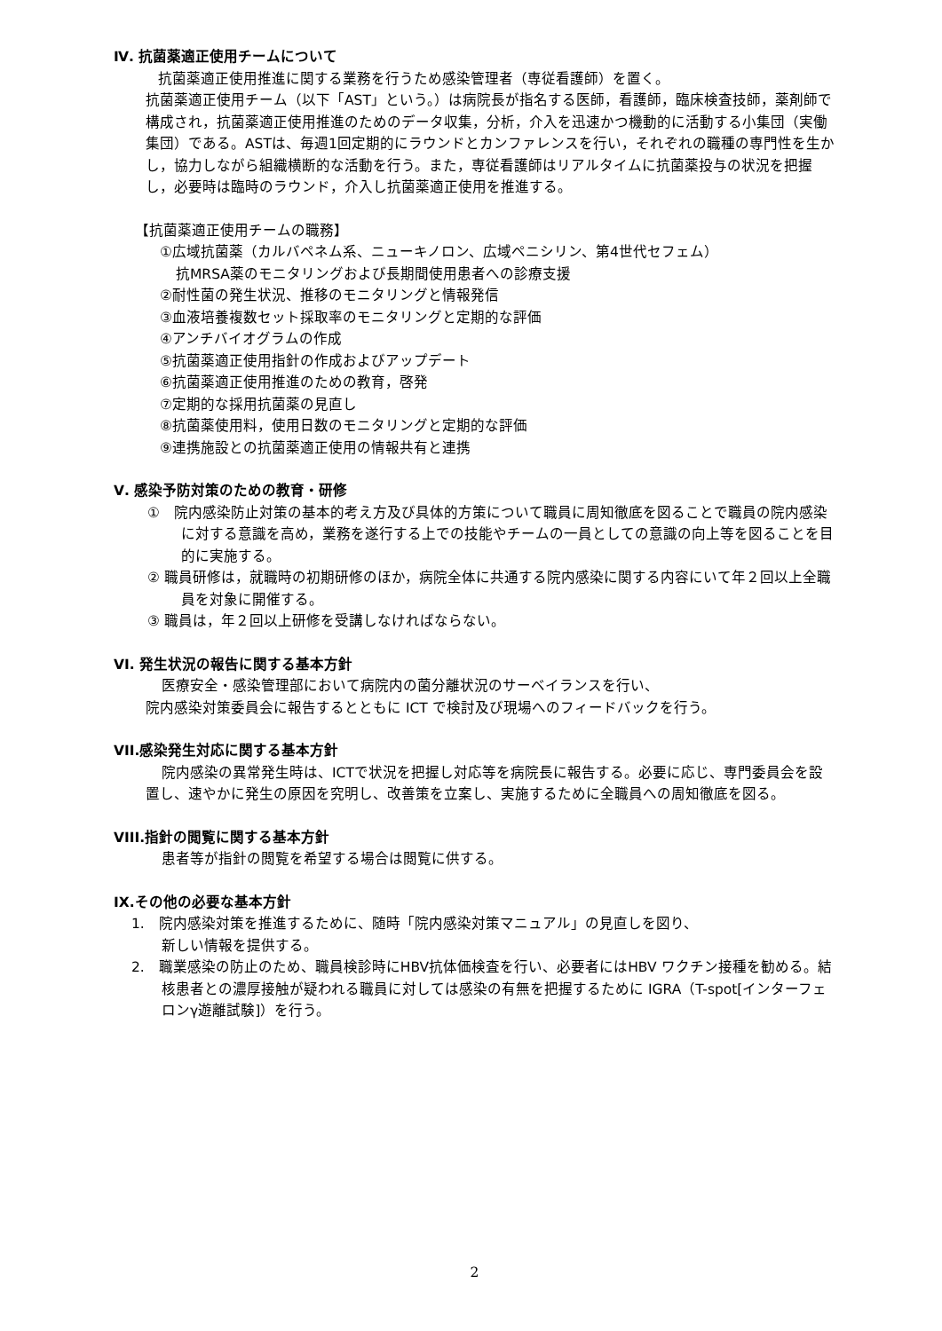Ⅳ. 抗菌薬適正使用チームについて
抗菌薬適正使用推進に関する業務を行うため感染管理者（専従看護師）を置く。
抗菌薬適正使用チーム（以下「AST」という。）は病院長が指名する医師，看護師，臨床検査技師，薬剤師で構成され，抗菌薬適正使用推進のためのデータ収集，分析，介入を迅速かつ機動的に活動する小集団（実働集団）である。ASTは、毎週1回定期的にラウンドとカンファレンスを行い，それぞれの職種の専門性を生かし，協力しながら組織横断的な活動を行う。また，専従看護師はリアルタイムに抗菌薬投与の状況を把握し，必要時は臨時のラウンド，介入し抗菌薬適正使用を推進する。
【抗菌薬適正使用チームの職務】
①広域抗菌薬（カルバペネム系、ニューキノロン、広域ペニシリン、第4世代セフェム）
抗MRSA薬のモニタリングおよび長期間使用患者への診療支援
②耐性菌の発生状況、推移のモニタリングと情報発信
③血液培養複数セット採取率のモニタリングと定期的な評価
④アンチバイオグラムの作成
⑤抗菌薬適正使用指針の作成およびアップデート
⑥抗菌薬適正使用推進のための教育，啓発
⑦定期的な採用抗菌薬の見直し
⑧抗菌薬使用料，使用日数のモニタリングと定期的な評価
⑨連携施設との抗菌薬適正使用の情報共有と連携
Ⅴ. 感染予防対策のための教育・研修
①　院内感染防止対策の基本的考え方及び具体的方策について職員に周知徹底を図ることで職員の院内感染に対する意識を高め，業務を遂行する上での技能やチームの一員としての意識の向上等を図ることを目的に実施する。
② 職員研修は，就職時の初期研修のほか，病院全体に共通する院内感染に関する内容にいて年２回以上全職員を対象に開催する。
③ 職員は，年２回以上研修を受講しなければならない。
VI. 発生状況の報告に関する基本方針
医療安全・感染管理部において病院内の菌分離状況のサーベイランスを行い、
院内感染対策委員会に報告するとともに ICT で検討及び現場へのフィードバックを行う。
VII.感染発生対応に関する基本方針
院内感染の異常発生時は、ICTで状況を把握し対応等を病院長に報告する。必要に応じ、専門委員会を設置し、速やかに発生の原因を究明し、改善策を立案し、実施するために全職員への周知徹底を図る。
VIII.指針の閲覧に関する基本方針
患者等が指針の閲覧を希望する場合は閲覧に供する。
IX.その他の必要な基本方針
1.　院内感染対策を推進するために、随時「院内感染対策マニュアル」の見直しを図り、
新しい情報を提供する。
2.　職業感染の防止のため、職員検診時にHBV抗体価検査を行い、必要者にはHBV ワクチン接種を勧める。結核患者との濃厚接触が疑われる職員に対しては感染の有無を把握するために IGRA（T-spot[インターフェロンγ遊離試験]）を行う。
2